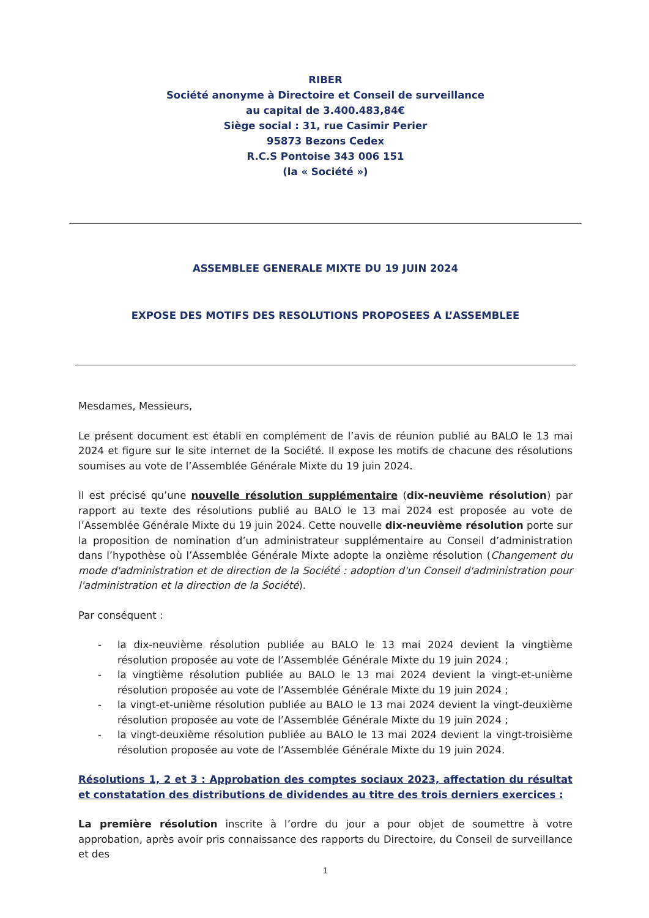RIBER
Société anonyme à Directoire et Conseil de surveillance
au capital de 3.400.483,84€
Siège social : 31, rue Casimir Perier
95873 Bezons Cedex
R.C.S Pontoise 343 006 151
(la « Société »)
ASSEMBLEE GENERALE MIXTE DU 19 JUIN 2024
EXPOSE DES MOTIFS DES RESOLUTIONS PROPOSEES A L’ASSEMBLEE
Mesdames, Messieurs,
Le présent document est établi en complément de l’avis de réunion publié au BALO le 13 mai 2024 et figure sur le site internet de la Société. Il expose les motifs de chacune des résolutions soumises au vote de l’Assemblée Générale Mixte du 19 juin 2024.
Il est précisé qu’une nouvelle résolution supplémentaire (dix-neuvième résolution) par rapport au texte des résolutions publié au BALO le 13 mai 2024 est proposée au vote de l’Assemblée Générale Mixte du 19 juin 2024. Cette nouvelle dix-neuvième résolution porte sur la proposition de nomination d’un administrateur supplémentaire au Conseil d’administration dans l’hypothèse où l’Assemblée Générale Mixte adopte la onzième résolution (Changement du mode d'administration et de direction de la Société : adoption d'un Conseil d'administration pour l'administration et la direction de la Société).
Par conséquent :
- la dix-neuvième résolution publiée au BALO le 13 mai 2024 devient la vingtième résolution proposée au vote de l’Assemblée Générale Mixte du 19 juin 2024 ;
- la vingtième résolution publiée au BALO le 13 mai 2024 devient la vingt-et-unième résolution proposée au vote de l’Assemblée Générale Mixte du 19 juin 2024 ;
- la vingt-et-unième résolution publiée au BALO le 13 mai 2024 devient la vingt-deuxième résolution proposée au vote de l’Assemblée Générale Mixte du 19 juin 2024 ;
- la vingt-deuxième résolution publiée au BALO le 13 mai 2024 devient la vingt-troisième résolution proposée au vote de l’Assemblée Générale Mixte du 19 juin 2024.
Résolutions 1, 2 et 3 : Approbation des comptes sociaux 2023, affectation du résultat et constatation des distributions de dividendes au titre des trois derniers exercices :
La première résolution inscrite à l’ordre du jour a pour objet de soumettre à votre approbation, après avoir pris connaissance des rapports du Directoire, du Conseil de surveillance et des
1